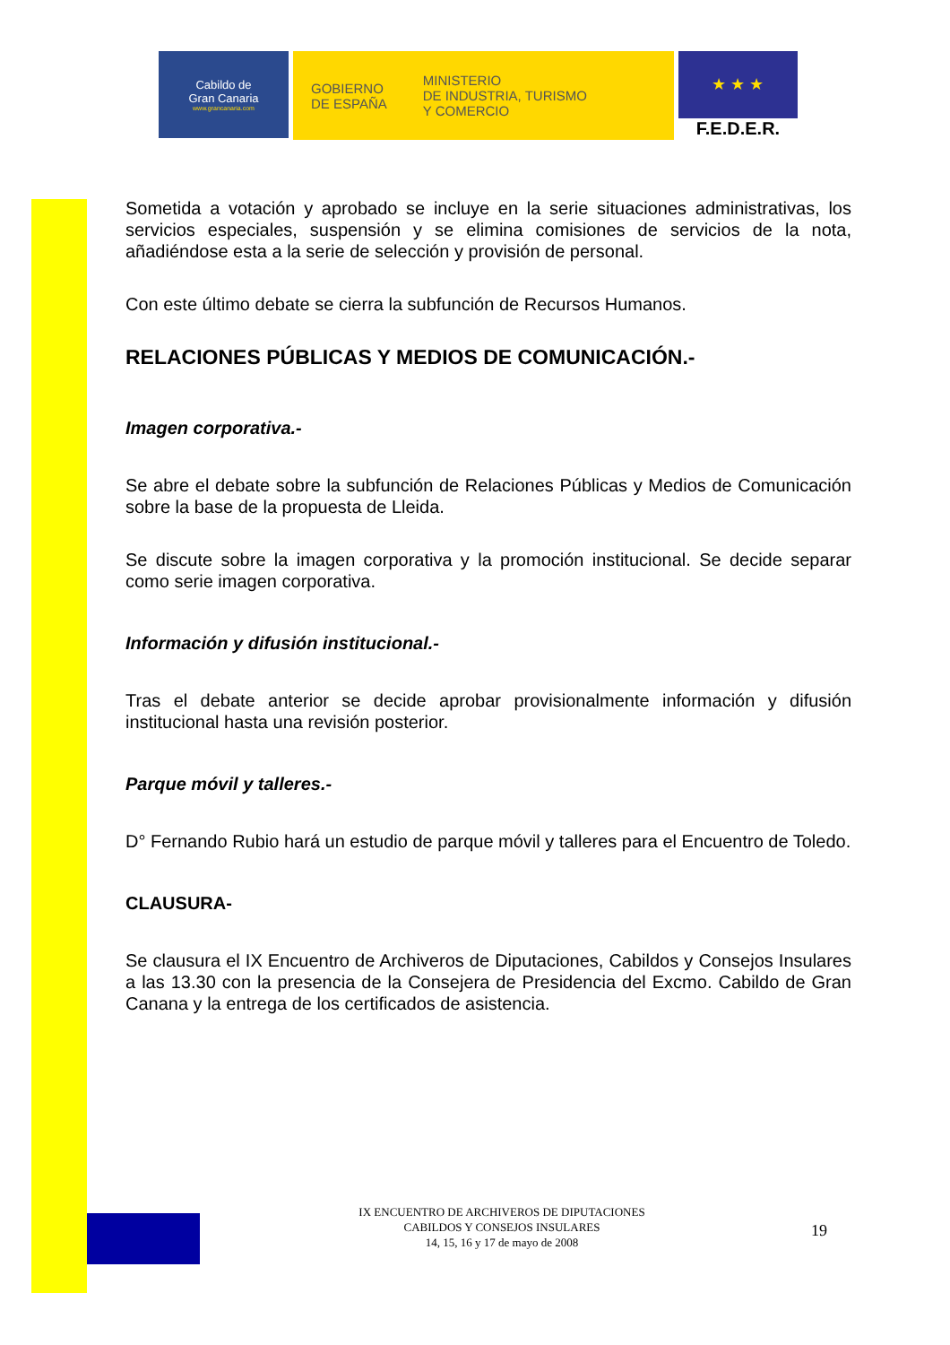Cabildo de
Gran Canaria
www.grancanaria.com
GOBIERNO
DE ESPAÑA
MINISTERIO
DE INDUSTRIA, TURISMO
Y COMERCIO
★ ★ ★
F.E.D.E.R.
Sometida a votación y aprobado se incluye en la serie situaciones administrativas, los servicios especiales, suspensión y se elimina comisiones de servicios de la nota, añadiéndose esta a la serie de selección y provisión de personal.
Con este último debate se cierra la subfunción de Recursos Humanos.
RELACIONES PÚBLICAS Y MEDIOS DE COMUNICACIÓN.-
Imagen corporativa.-
Se abre el debate sobre la subfunción de Relaciones Públicas y Medios de Comunicación sobre la base de la propuesta de Lleida.
Se discute sobre la imagen corporativa y la promoción institucional. Se decide separar como serie imagen corporativa.
Información y difusión institucional.-
Tras el debate anterior se decide aprobar provisionalmente información y difusión institucional hasta una revisión posterior.
Parque móvil y talleres.-
D° Fernando Rubio hará un estudio de parque móvil y talleres para el Encuentro de Toledo.
CLAUSURA-
Se clausura el IX Encuentro de Archiveros de Diputaciones, Cabildos y Consejos Insulares a las 13.30 con la presencia de la Consejera de Presidencia del Excmo. Cabildo de Gran Canana y la entrega de los certificados de asistencia.
IX ENCUENTRO DE ARCHIVEROS DE DIPUTACIONES
CABILDOS Y CONSEJOS INSULARES
14, 15, 16 y 17 de mayo de 2008
19